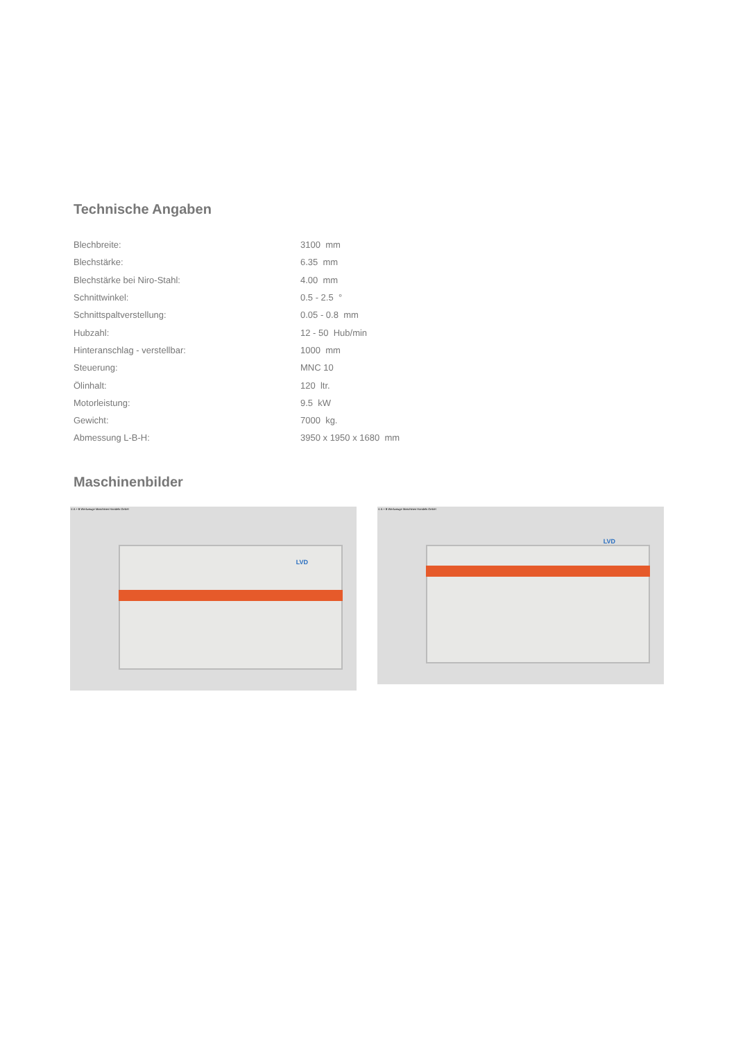Technische Angaben
| Blechbreite: | 3100 mm |
| Blechstärke: | 6.35 mm |
| Blechstärke bei Niro-Stahl: | 4.00 mm |
| Schnittwinkel: | 0.5 - 2.5 ° |
| Schnittspaltverstellung: | 0.05 - 0.8 mm |
| Hubzahl: | 12 - 50 Hub/min |
| Hinteranschlag - verstellbar: | 1000 mm |
| Steuerung: | MNC 10 |
| Ölinhalt: | 120 ltr. |
| Motorleistung: | 9.5 kW |
| Gewicht: | 7000 kg. |
| Abmessung L-B-H: | 3950 x 1950 x 1680 mm |
Maschinenbilder
© A + B Werkzeuge Maschinen Handels GmbH
LVD
© A + B Werkzeuge Maschinen Handels GmbH
LVD